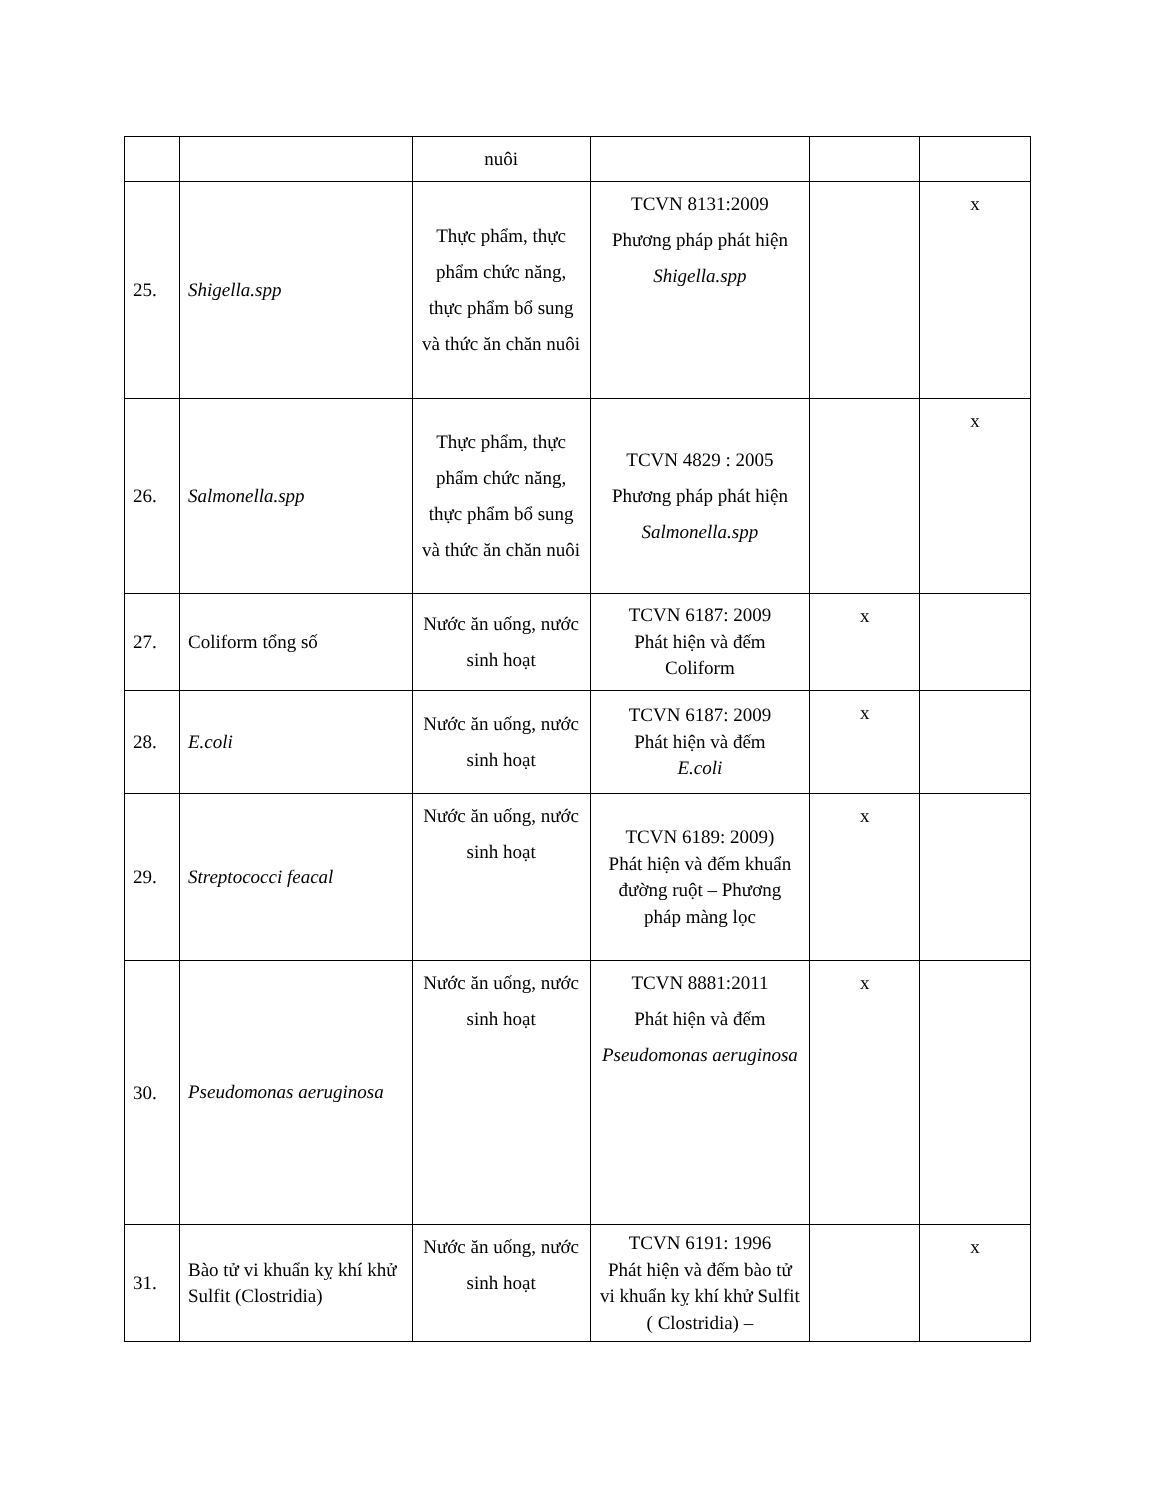| | | nuôi | | | |
| 25. | Shigella.spp | Thực phẩm, thực phẩm chức năng, thực phẩm bổ sung và thức ăn chăn nuôi | TCVN 8131:2009 Phương pháp phát hiện Shigella.spp | | x |
| 26. | Salmonella.spp | Thực phẩm, thực phẩm chức năng, thực phẩm bổ sung và thức ăn chăn nuôi | TCVN 4829 : 2005 Phương pháp phát hiện Salmonella.spp | | x |
| 27. | Coliform tổng số | Nước ăn uống, nước sinh hoạt | TCVN 6187: 2009 Phát hiện và đếm Coliform | x | |
| 28. | E.coli | Nước ăn uống, nước sinh hoạt | TCVN 6187: 2009 Phát hiện và đếm E.coli | x | |
| 29. | Streptococci feacal | Nước ăn uống, nước sinh hoạt | TCVN 6189: 2009) Phát hiện và đếm khuẩn đường ruột – Phương pháp màng lọc | x | |
| 30. | Pseudomonas aeruginosa | Nước ăn uống, nước sinh hoạt | TCVN 8881:2011 Phát hiện và đếm Pseudomonas aeruginosa | x | |
| 31. | Bào tử vi khuẩn kỵ khí khử Sulfit (Clostridia) | Nước ăn uống, nước sinh hoạt | TCVN 6191: 1996 Phát hiện và đếm bào tử vi khuẩn kỵ khí khử Sulfit ( Clostridia) – | | x |